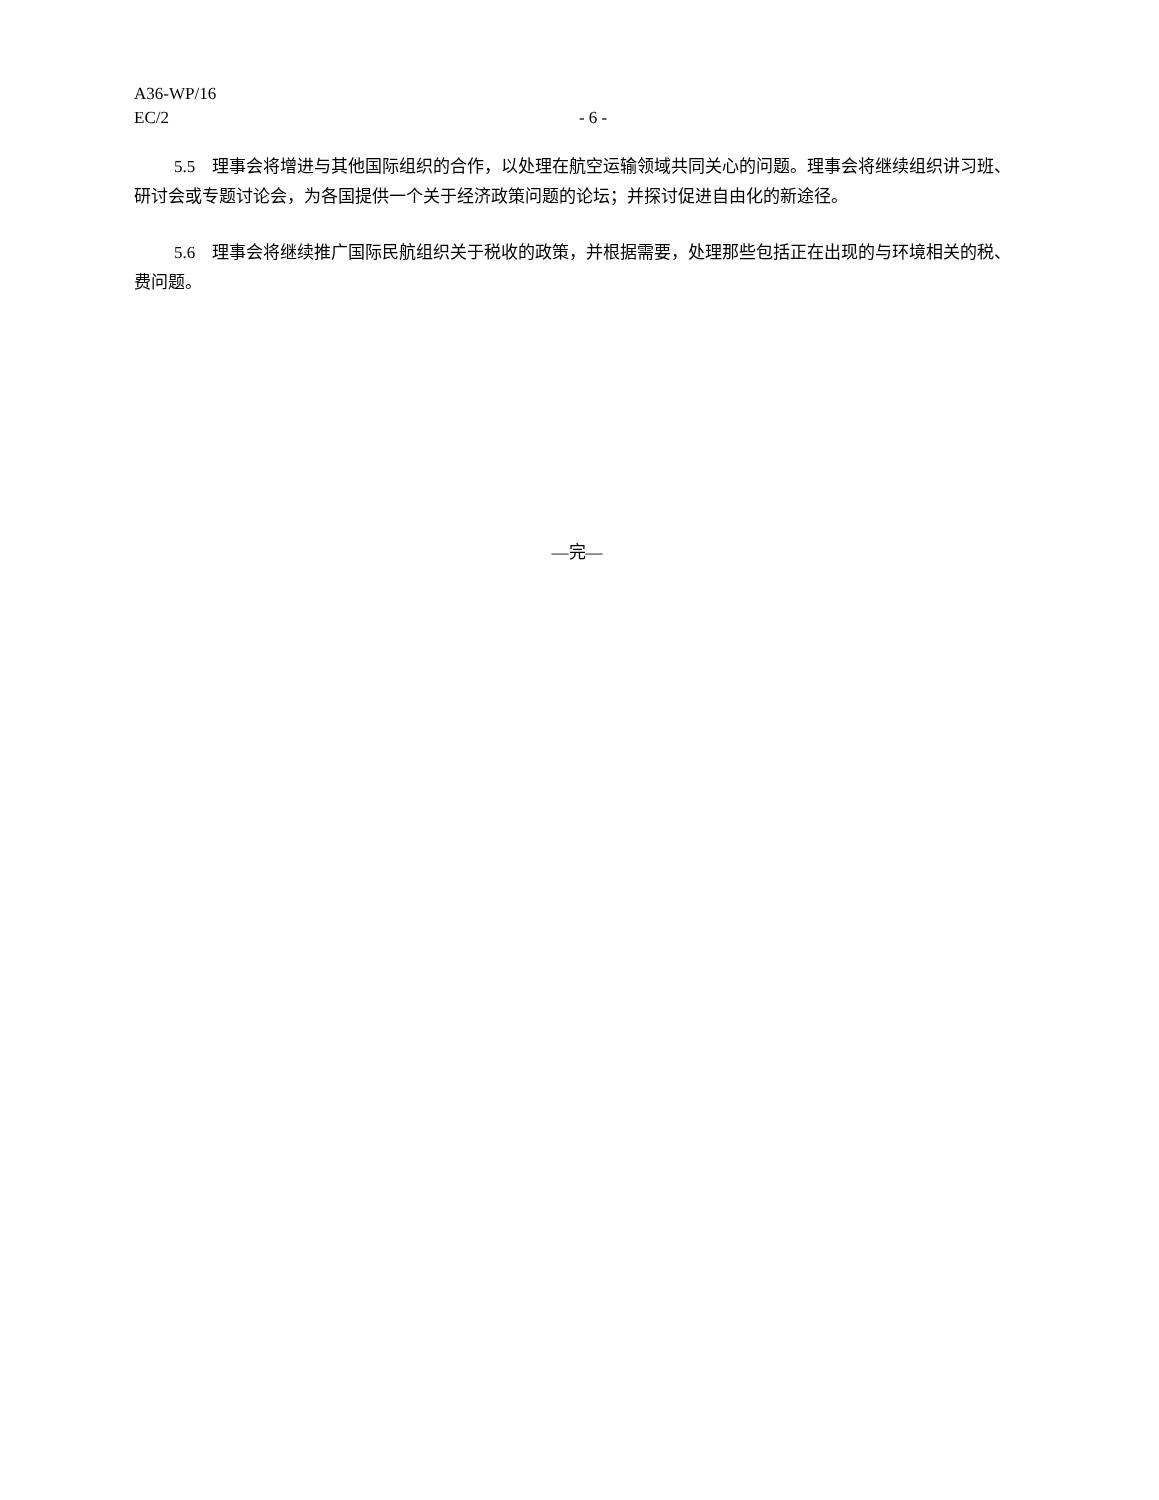A36-WP/16
EC/2 - 6 -
5.5 理事会将增进与其他国际组织的合作，以处理在航空运输领域共同关心的问题。理事会将继续组织讲习班、研讨会或专题讨论会，为各国提供一个关于经济政策问题的论坛；并探讨促进自由化的新途径。
5.6 理事会将继续推广国际民航组织关于税收的政策，并根据需要，处理那些包括正在出现的与环境相关的税、费问题。
—完—